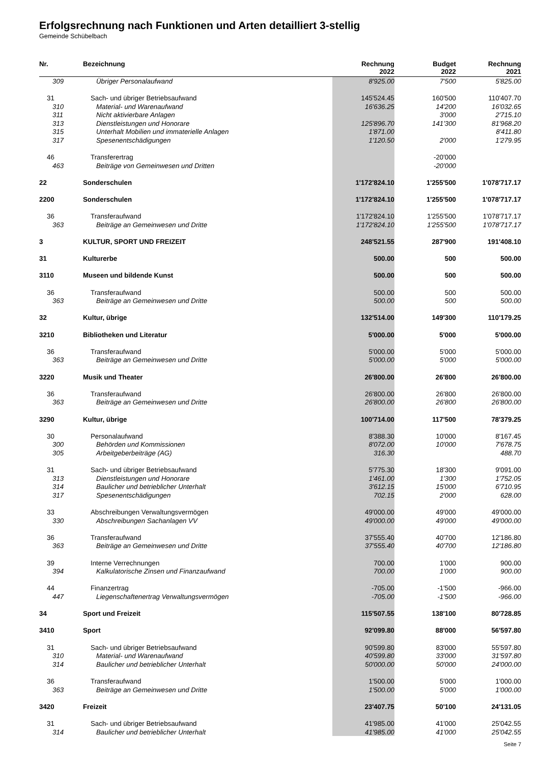Erfolgsrechnung nach Funktionen und Arten detailliert 3-stellig
Gemeinde Schübelbach
| Nr. | Bezeichnung | Rechnung 2022 | Budget 2022 | Rechnung 2021 |
| --- | --- | --- | --- | --- |
| 309 | Übriger Personalaufwand | 8'925.00 | 7'500 | 5'825.00 |
| 31 | Sach- und übriger Betriebsaufwand | 145'524.45 | 160'500 | 110'407.70 |
| 310 | Material- und Warenaufwand | 16'636.25 | 14'200 | 16'032.65 |
| 311 | Nicht aktivierbare Anlagen | | 3'000 | 2'715.10 |
| 313 | Dienstleistungen und Honorare | 125'896.70 | 141'300 | 81'968.20 |
| 315 | Unterhalt Mobilien und immaterielle Anlagen | 1'871.00 | | 8'411.80 |
| 317 | Spesenentschädigungen | 1'120.50 | 2'000 | 1'279.95 |
| 46 | Transferertrag | | -20'000 | |
| 463 | Beiträge von Gemeinwesen und Dritten | | -20'000 | |
| 22 | Sonderschulen | 1'172'824.10 | 1'255'500 | 1'078'717.17 |
| 2200 | Sonderschulen | 1'172'824.10 | 1'255'500 | 1'078'717.17 |
| 36 | Transferaufwand | 1'172'824.10 | 1'255'500 | 1'078'717.17 |
| 363 | Beiträge an Gemeinwesen und Dritte | 1'172'824.10 | 1'255'500 | 1'078'717.17 |
| 3 | KULTUR, SPORT UND FREIZEIT | 248'521.55 | 287'900 | 191'408.10 |
| 31 | Kulturerbe | 500.00 | 500 | 500.00 |
| 3110 | Museen und bildende Kunst | 500.00 | 500 | 500.00 |
| 36 | Transferaufwand | 500.00 | 500 | 500.00 |
| 363 | Beiträge an Gemeinwesen und Dritte | 500.00 | 500 | 500.00 |
| 32 | Kultur, übrige | 132'514.00 | 149'300 | 110'179.25 |
| 3210 | Bibliotheken und Literatur | 5'000.00 | 5'000 | 5'000.00 |
| 36 | Transferaufwand | 5'000.00 | 5'000 | 5'000.00 |
| 363 | Beiträge an Gemeinwesen und Dritte | 5'000.00 | 5'000 | 5'000.00 |
| 3220 | Musik und Theater | 26'800.00 | 26'800 | 26'800.00 |
| 36 | Transferaufwand | 26'800.00 | 26'800 | 26'800.00 |
| 363 | Beiträge an Gemeinwesen und Dritte | 26'800.00 | 26'800 | 26'800.00 |
| 3290 | Kultur, übrige | 100'714.00 | 117'500 | 78'379.25 |
| 30 | Personalaufwand | 8'388.30 | 10'000 | 8'167.45 |
| 300 | Behörden und Kommissionen | 8'072.00 | 10'000 | 7'678.75 |
| 305 | Arbeitgeberbeiträge (AG) | 316.30 | | 488.70 |
| 31 | Sach- und übriger Betriebsaufwand | 5'775.30 | 18'300 | 9'091.00 |
| 313 | Dienstleistungen und Honorare | 1'461.00 | 1'300 | 1'752.05 |
| 314 | Baulicher und betrieblicher Unterhalt | 3'612.15 | 15'000 | 6'710.95 |
| 317 | Spesenentschädigungen | 702.15 | 2'000 | 628.00 |
| 33 | Abschreibungen Verwaltungsvermögen | 49'000.00 | 49'000 | 49'000.00 |
| 330 | Abschreibungen Sachanlagen VV | 49'000.00 | 49'000 | 49'000.00 |
| 36 | Transferaufwand | 37'555.40 | 40'700 | 12'186.80 |
| 363 | Beiträge an Gemeinwesen und Dritte | 37'555.40 | 40'700 | 12'186.80 |
| 39 | Interne Verrechnungen | 700.00 | 1'000 | 900.00 |
| 394 | Kalkulatorische Zinsen und Finanzaufwand | 700.00 | 1'000 | 900.00 |
| 44 | Finanzertrag | -705.00 | -1'500 | -966.00 |
| 447 | Liegenschaftenertrag Verwaltungsvermögen | -705.00 | -1'500 | -966.00 |
| 34 | Sport und Freizeit | 115'507.55 | 138'100 | 80'728.85 |
| 3410 | Sport | 92'099.80 | 88'000 | 56'597.80 |
| 31 | Sach- und übriger Betriebsaufwand | 90'599.80 | 83'000 | 55'597.80 |
| 310 | Material- und Warenaufwand | 40'599.80 | 33'000 | 31'597.80 |
| 314 | Baulicher und betrieblicher Unterhalt | 50'000.00 | 50'000 | 24'000.00 |
| 36 | Transferaufwand | 1'500.00 | 5'000 | 1'000.00 |
| 363 | Beiträge an Gemeinwesen und Dritte | 1'500.00 | 5'000 | 1'000.00 |
| 3420 | Freizeit | 23'407.75 | 50'100 | 24'131.05 |
| 31 | Sach- und übriger Betriebsaufwand | 41'985.00 | 41'000 | 25'042.55 |
| 314 | Baulicher und betrieblicher Unterhalt | 41'985.00 | 41'000 | 25'042.55 |
Seite 7